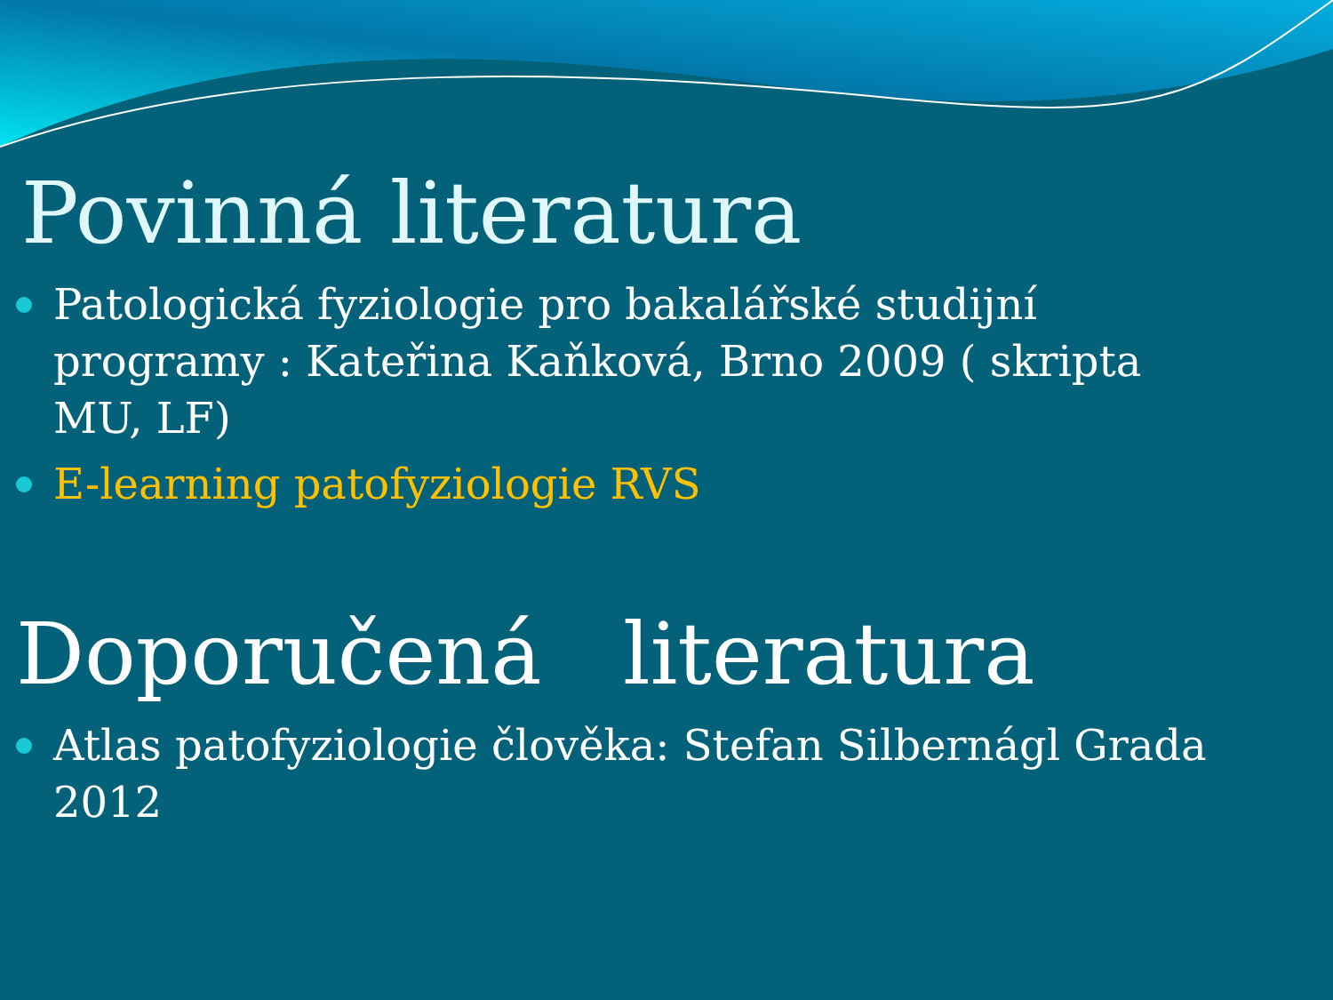Povinná literatura
Patologická fyziologie pro bakalářské studijní programy : Kateřina Kaňková, Brno 2009 ( skripta MU, LF)
E-learning patofyziologie RVS
Doporučená literatura
Atlas patofyziologie člověka: Stefan Silbernágl Grada 2012